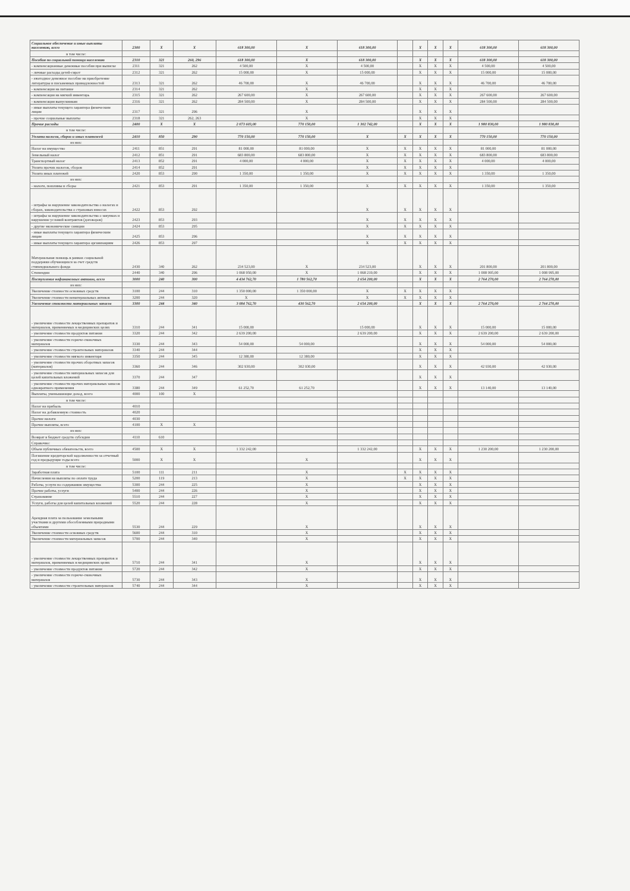| Социальное обеспечение и иные выплаты населению, всего | 2300 | X | X | 618 300,00 | X | 618 300,00 | | X | X | X | 618 300,00 | 618 300,00 |
| в том числе: | | | | | | | | | | | | |
| Пособия по социальной помощи населению | 2310 | 321 | 260, 296 | 618 300,00 | X | 618 300,00 | | X | X | X | 618 300,00 | 618 300,00 |
| - компенсационные денежные пособия при выписке | 2311 | 321 | 262 | 4 500,00 | X | 4 500,00 | | X | X | X | 4 500,00 | 4 500,00 |
| - личные расходы детей-сирот | 2312 | 321 | 262 | 15 000,00 | X | 15 000,00 | | X | X | X | 15 000,00 | 15 000,00 |
| - ежегодное денежное пособие на приобретение литературы и письменных принадлежностей | 2313 | 321 | 262 | 46 700,00 | X | 46 700,00 | | X | X | X | 46 700,00 | 46 700,00 |
| - компенсация на питание | 2314 | 321 | 262 | | X | | | X | X | X | | |
| - компенсация на мягкий инвентарь | 2315 | 321 | 262 | 267 600,00 | X | 267 600,00 | | X | X | X | 267 600,00 | 267 600,00 |
| - компенсация выпускникам | 2316 | 321 | 262 | 284 500,00 | X | 284 500,00 | | X | X | X | 284 500,00 | 284 500,00 |
| - иные выплаты текущего характера физическим лицам | 2317 | 321 | 296 | | X | | | X | X | X | | |
| - прочие социальные выплаты | 2318 | 321 | 262, 263 | | X | | | X | X | X | | |
| Прочие расходы | 2400 | X | X | 2 073 603,00 | 770 150,00 | 1 302 742,00 | | X | X | X | 1 980 830,00 | 1 980 830,00 |
| в том числе: | | | | | | | | | | | | |
| Уплата налогов, сборов и иных платежей | 2410 | 850 | 290 | 770 150,00 | 770 150,00 | X | X | X | X | X | 770 150,00 | 770 150,00 |
| из них: | | | | | | | | | | | | |
| Налог на имущество | 2411 | 851 | 291 | 81 000,00 | 81 000,00 | X | X | X | X | X | 81 000,00 | 81 000,00 |
| Земельный налог | 2412 | 851 | 291 | 683 800,00 | 683 800,00 | X | X | X | X | X | 683 800,00 | 683 800,00 |
| Транспортный налог | 2413 | 852 | 291 | 4 000,00 | 4 000,00 | X | X | X | X | X | 4 000,00 | 4 000,00 |
| Уплата прочих налогов, сборов | 2414 | 852 | 291 | | | X | X | X | X | X | | |
| Уплата иных платежей | 2420 | 853 | 290 | 1 350,00 | 1 350,00 | X | X | X | X | X | 1 350,00 | 1 350,00 |
| из них: | | | | | | | | | | | | |
| - налоги, пошлины и сборы | 2421 | 853 | 291 | 1 350,00 | 1 350,00 | X | X | X | X | X | 1 350,00 | 1 350,00 |
| - штрафы за нарушение законодательства о налогах и сборах, законодательства о страховых взносах | 2422 | 853 | 292 | | | X | X | X | X | X | | |
| - штрафы за нарушение законодательства о закупках и нарушение условий контрактов (договоров) | 2423 | 853 | 293 | | | X | X | X | X | X | | |
| - другие экономические санкции | 2424 | 853 | 295 | | | X | X | X | X | X | | |
| - иные выплаты текущего характера физическим лицам | 2425 | 853 | 296 | | | X | X | X | X | X | | |
| - иные выплаты текущего характера организациям | 2426 | 853 | 297 | | | X | X | X | X | X | | |
| Материальная помощь в рамках социальной поддержки обучающихся за счет средств стипендиального фонда | 2430 | 340 | 262 | 234 523,00 | X | 234 523,00 | | X | X | X | 201 800,00 | 201 800,00 |
| Стипендии | 2440 | 340 | 296 | 1 068 950,00 | X | 1 068 219,00 | | X | X | X | 1 008 995,00 | 1 008 995,00 |
| Поступление нефинансовых активов, всего | 3000 | 240 | 300 | 4 434 762,70 | 1 780 562,70 | 2 654 200,00 | | X | X | X | 2 764 270,00 | 2 764 270,00 |
| из них: | | | | | | | | | | | | |
| Увеличение стоимости основных средств | 3100 | 244 | 310 | 1 350 000,00 | 1 350 000,00 | X | X | X | X | X | | |
| Увеличение стоимости нематериальных активов | 3200 | 244 | 320 | X | | X | X | X | X | X | | |
| Увеличение стоимости материальных запасов | 3300 | 244 | 340 | 3 084 762,70 | 430 562,70 | 2 654 200,00 | | X | X | X | 2 764 270,00 | 2 764 270,00 |
| - увеличение стоимости лекарственных препаратов и материалов, применяемых в медицинских целях | 3310 | 244 | 341 | 15 000,00 | | 15 000,00 | | X | X | X | 15 000,00 | 15 000,00 |
| - увеличение стоимости продуктов питания | 3320 | 244 | 342 | 2 639 200,00 | | 2 639 200,00 | | X | X | X | 2 639 200,00 | 2 639 200,00 |
| - увеличение стоимости горюче-смазочных материалов | 3330 | 244 | 343 | 54 000,00 | 54 000,00 | | | X | X | X | 54 000,00 | 54 000,00 |
| - увеличение стоимости строительных материалов | 3340 | 244 | 344 | | | | | X | X | X | | |
| - увеличение стоимости мягкого инвентаря | 3350 | 244 | 345 | 12 380,00 | 12 380,00 | | | X | X | X | | |
| - увеличение стоимости прочих оборотных запасов (материалов) | 3360 | 244 | 346 | 302 930,00 | 302 930,00 | | | X | X | X | 42 930,00 | 42 930,00 |
| - увеличение стоимости материальных запасов для целей капитальных вложений | 3370 | 244 | 347 | | | | | X | X | X | | |
| - увеличение стоимости прочих материальных запасов однократного применения | 3380 | 244 | 349 | 61 252,70 | 61 252,70 | | | X | X | X | 13 140,00 | 13 140,00 |
| Выплаты, уменьшающие доход, всего | 4000 | 100 | X | | | | | | | | | |
| в том числе: | | | | | | | | | | | | |
| Налог на прибыль | 4010 | | | | | | | | | | | |
| Налог на добавленную стоимость | 4020 | | | | | | | | | | | |
| Прочие налоги | 4030 | | | | | | | | | | | |
| Прочие выплаты, всего | 4100 | X | X | | | | | | | | | |
| из них: | | | | | | | | | | | | |
| Возврат в бюджет средств субсидии | 4110 | 610 | | | | | | | | | | |
| Справочно: | | | | | | | | | | | | |
| Объем публичных обязательств, всего | 4500 | X | X | 1 332 242,00 | | 1 332 242,00 | | X | X | X | 1 230 200,00 | 1 230 200,00 |
| Погашение кредиторской задолженности за отчетный год и предыдущие годы всего | 5000 | X | X | | X | | | X | X | X | | |
| в том числе: | | | | | | | | | | | | |
| Заработная плата | 5100 | 111 | 211 | | X | | X | X | X | X | | |
| Начисления на выплаты по оплате труда | 5200 | 119 | 213 | | X | | X | X | X | X | | |
| Работы, услуги по содержанию имущества | 5300 | 244 | 225 | | X | | | X | X | X | | |
| Прочие работы, услуги | 5400 | 244 | 226 | | X | | | X | X | X | | |
| Страхование | 5510 | 244 | 227 | | X | | | X | X | X | | |
| Услуги, работы для целей капитальных вложений | 5520 | 244 | 228 | | X | | | X | X | X | | |
| Арендная плата за пользование земельными участками и другими обособленными природными объектами | 5530 | 244 | 229 | | X | | | X | X | X | | |
| Увеличение стоимости основных средств | 5600 | 244 | 310 | | X | | | X | X | X | | |
| Увеличение стоимости материальных запасов | 5700 | 244 | 340 | | X | | | X | X | X | | |
| - увеличение стоимости лекарственных препаратов и материалов, применяемых в медицинских целях | 5710 | 244 | 341 | | X | | | X | X | X | | |
| - увеличение стоимости продуктов питания | 5720 | 244 | 342 | | X | | | X | X | X | | |
| - увеличение стоимости горюче-смазочных материалов | 5730 | 244 | 343 | | X | | | X | X | X | | |
| - увеличение стоимости строительных материалов | 5740 | 244 | 344 | | X | | | X | X | X | | |